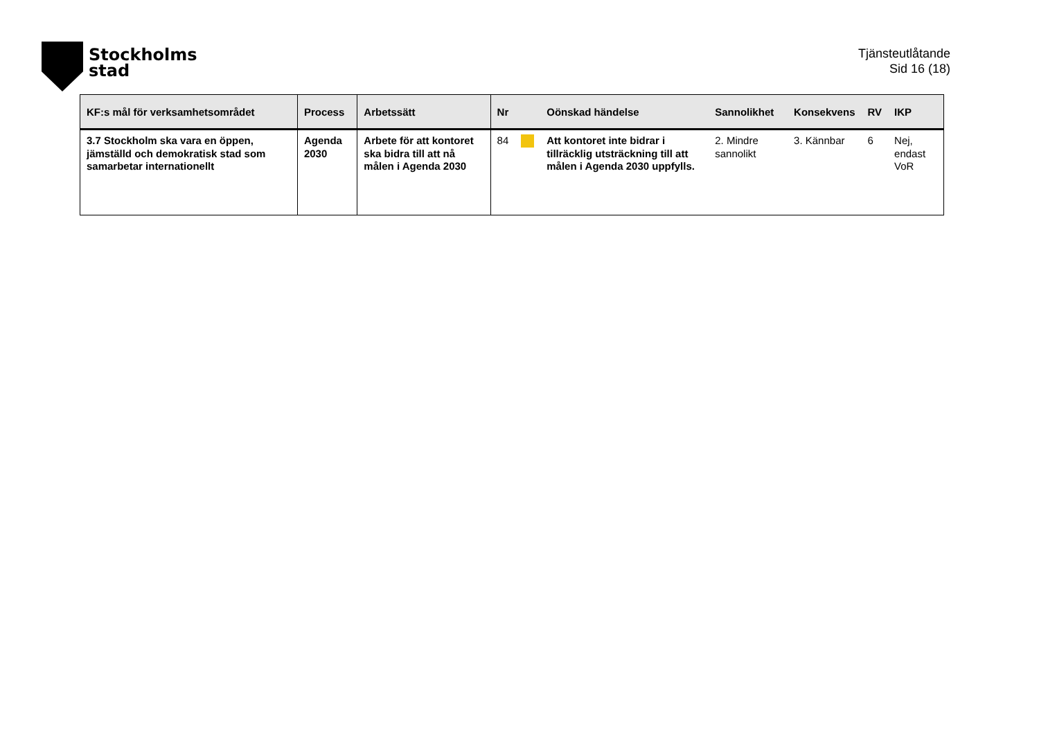Stockholms
stad
Tjänsteutlåtande
Sid 16 (18)
| KF:s mål för verksamhetsområdet | Process | Arbetssätt | Nr | | Oönskad händelse | Sannolikhet | Konsekvens | RV | IKP |
| --- | --- | --- | --- | --- | --- | --- | --- | --- | --- |
| 3.7 Stockholm ska vara en öppen, jämställd och demokratisk stad som samarbetar internationellt | Agenda 2030 | Arbete för att kontoret ska bidra till att nå målen i Agenda 2030 | 84 | | Att kontoret inte bidrar i tillräcklig utsträckning till att målen i Agenda 2030 uppfylls. | 2. Mindre sannolikt | 3. Kännbar | 6 | Nej, endast VoR |